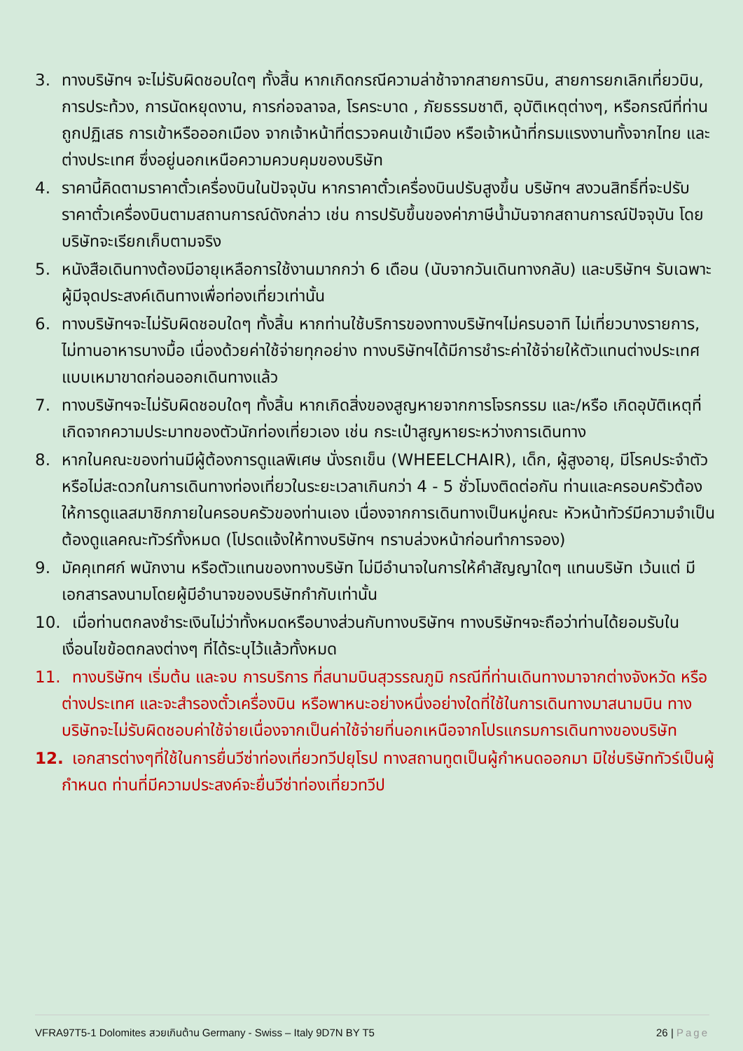3. ทางบริษัทฯ จะไม่รับผิดชอบใดๆ ทั้งสิ้น หากเกิดกรณีความล่าช้าจากสายการบิน, สายการยกเลิกเที่ยวบิน, การประท้วง, การนัดหยุดงาน, การก่อจลาจล, โรคระบาด , ภัยธรรมชาติ, อุบัติเหตุต่างๆ, หรือกรณีที่ท่านถูกปฏิเสธ การเข้าหรือออกเมือง จากเจ้าหน้าที่ตรวจคนเข้าเมือง หรือเจ้าหน้าที่กรมแรงงานทั้งจากไทย และต่างประเทศ ซึ่งอยู่นอกเหนือความควบคุมของบริษัท
4. ราคานี้คิดตามราคาตั๋วเครื่องบินในปัจจุบัน หากราคาตั๋วเครื่องบินปรับสูงขึ้น บริษัทฯ สงวนสิทธิ์ที่จะปรับราคาตั๋วเครื่องบินตามสถานการณ์ดังกล่าว เช่น การปรับขึ้นของค่าภาษีน้ำมันจากสถานการณ์ปัจจุบัน โดยบริษัทจะเรียกเก็บตามจริง
5. หนังสือเดินทางต้องมีอายุเหลือการใช้งานมากกว่า 6 เดือน (นับจากวันเดินทางกลับ) และบริษัทฯ รับเฉพาะผู้มีจุดประสงค์เดินทางเพื่อท่องเที่ยวเท่านั้น
6. ทางบริษัทฯจะไม่รับผิดชอบใดๆ ทั้งสิ้น หากท่านใช้บริการของทางบริษัทฯไม่ครบอาทิ ไม่เที่ยวบางรายการ, ไม่ทานอาหารบางมื้อ เนื่องด้วยค่าใช้จ่ายทุกอย่าง ทางบริษัทฯได้มีการชำระค่าใช้จ่ายให้ตัวแทนต่างประเทศแบบเหมาขาดก่อนออกเดินทางแล้ว
7. ทางบริษัทฯจะไม่รับผิดชอบใดๆ ทั้งสิ้น หากเกิดสิ่งของสูญหายจากการโจรกรรม และ/หรือ เกิดอุบัติเหตุที่เกิดจากความประมาทของตัวนักท่องเที่ยวเอง เช่น กระเป๋าสูญหายระหว่างการเดินทาง
8. หากในคณะของท่านมีผู้ต้องการดูแลพิเศษ นั่งรถเข็น (WHEELCHAIR), เด็ก, ผู้สูงอายุ, มีโรคประจำตัว หรือไม่สะดวกในการเดินทางท่องเที่ยวในระยะเวลาเกินกว่า 4 - 5 ชั่วโมงติดต่อกัน ท่านและครอบครัวต้องให้การดูแลสมาชิกภายในครอบครัวของท่านเอง เนื่องจากการเดินทางเป็นหมู่คณะ หัวหน้าทัวร์มีความจำเป็นต้องดูแลคณะทัวร์ทั้งหมด (โปรดแจ้งให้ทางบริษัทฯ ทราบล่วงหน้าก่อนทำการจอง)
9. มัคคุเทศก์ พนักงาน หรือตัวแทนของทางบริษัท ไม่มีอำนาจในการให้คำสัญญาใดๆ แทนบริษัท เว้นแต่ มีเอกสารลงนามโดยผู้มีอำนาจของบริษัทกำกับเท่านั้น
10. เมื่อท่านตกลงชำระเงินไม่ว่าทั้งหมดหรือบางส่วนกับทางบริษัทฯ ทางบริษัทฯจะถือว่าท่านได้ยอมรับในเงื่อนไขข้อตกลงต่างๆ ที่ได้ระบุไว้แล้วทั้งหมด
11. ทางบริษัทฯ เริ่มต้น และจบ การบริการ ที่สนามบินสุวรรณภูมิ กรณีที่ท่านเดินทางมาจากต่างจังหวัด หรือต่างประเทศ และจะสำรองตั๋วเครื่องบิน หรือพาหนะอย่างหนึ่งอย่างใดที่ใช้ในการเดินทางมาสนามบิน ทางบริษัทจะไม่รับผิดชอบค่าใช้จ่ายเนื่องจากเป็นค่าใช้จ่ายที่นอกเหนือจากโปรแกรมการเดินทางของบริษัท
12. เอกสารต่างๆที่ใช้ในการยื่นวีซ่าท่องเที่ยวทวีปยุโรป ทางสถานทูตเป็นผู้กำหนดออกมา มิใช่บริษัททัวร์เป็นผู้กำหนด ท่านที่มีความประสงค์จะยื่นวีซ่าท่องเที่ยวทวีป
VFRA97T5-1 Dolomites สวยเกินต้าน Germany - Swiss – Italy 9D7N BY T5 26 | Page